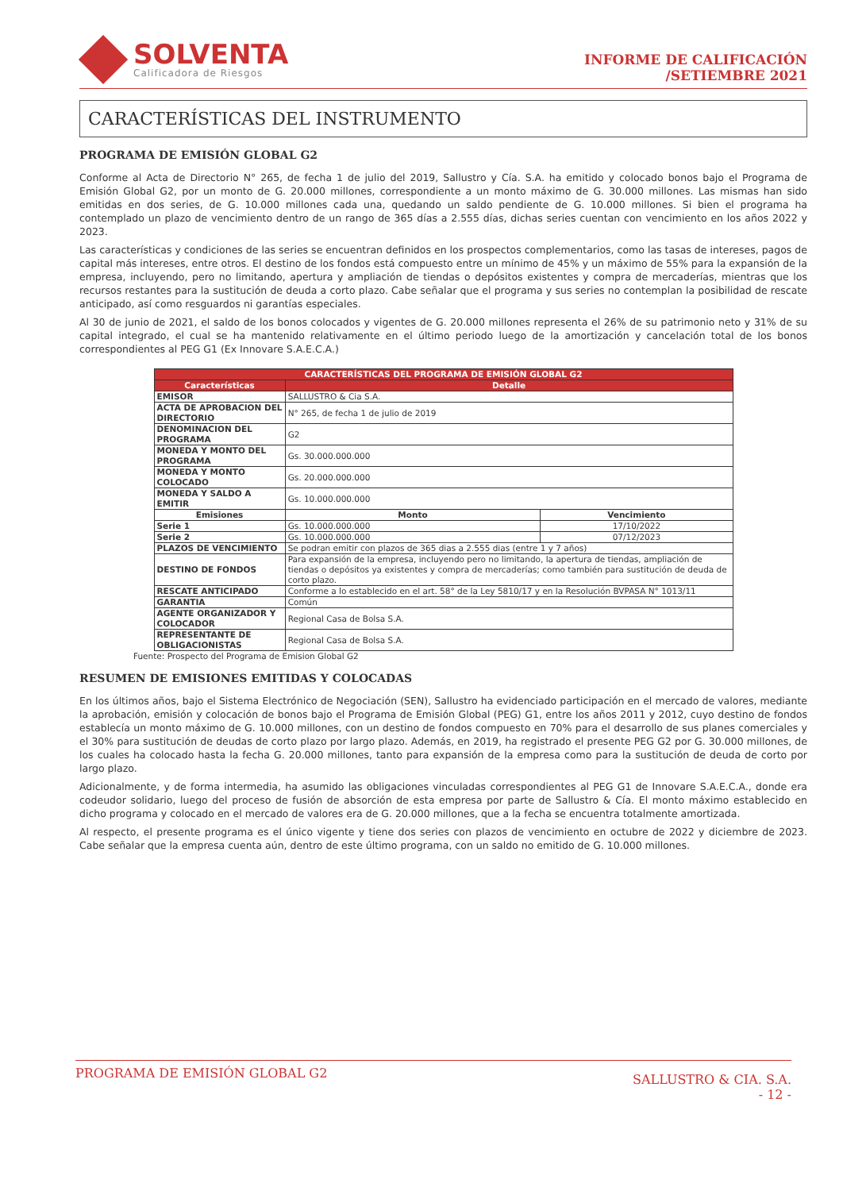SOLVENTA
Calificadora de Riesgos
INFORME DE CALIFICACIÓN
/SETIEMBRE 2021
CARACTERÍSTICAS DEL INSTRUMENTO
PROGRAMA DE EMISIÓN GLOBAL G2
Conforme al Acta de Directorio N° 265, de fecha 1 de julio del 2019, Sallustro y Cía. S.A. ha emitido y colocado bonos bajo el Programa de Emisión Global G2, por un monto de G. 20.000 millones, correspondiente a un monto máximo de G. 30.000 millones. Las mismas han sido emitidas en dos series, de G. 10.000 millones cada una, quedando un saldo pendiente de G. 10.000 millones. Si bien el programa ha contemplado un plazo de vencimiento dentro de un rango de 365 días a 2.555 días, dichas series cuentan con vencimiento en los años 2022 y 2023.
Las características y condiciones de las series se encuentran definidos en los prospectos complementarios, como las tasas de intereses, pagos de capital más intereses, entre otros. El destino de los fondos está compuesto entre un mínimo de 45% y un máximo de 55% para la expansión de la empresa, incluyendo, pero no limitando, apertura y ampliación de tiendas o depósitos existentes y compra de mercaderías, mientras que los recursos restantes para la sustitución de deuda a corto plazo. Cabe señalar que el programa y sus series no contemplan la posibilidad de rescate anticipado, así como resguardos ni garantías especiales.
Al 30 de junio de 2021, el saldo de los bonos colocados y vigentes de G. 20.000 millones representa el 26% de su patrimonio neto y 31% de su capital integrado, el cual se ha mantenido relativamente en el último periodo luego de la amortización y cancelación total de los bonos correspondientes al PEG G1 (Ex Innovare S.A.E.C.A.)
| CARACTERÍSTICAS DEL PROGRAMA DE EMISIÓN GLOBAL G2 | | |
| --- | --- | --- |
| Características | Detalle | |
| EMISOR | SALLUSTRO & Cia S.A. | |
| ACTA DE APROBACION DEL DIRECTORIO | N° 265, de fecha 1 de julio de 2019 | |
| DENOMINACION DEL PROGRAMA | G2 | |
| MONEDA Y MONTO DEL PROGRAMA | Gs. 30.000.000.000 | |
| MONEDA Y MONTO COLOCADO | Gs. 20.000.000.000 | |
| MONEDA Y SALDO A EMITIR | Gs. 10.000.000.000 | |
| Emisiones | Monto | Vencimiento |
| Serie 1 | Gs. 10.000.000.000 | 17/10/2022 |
| Serie 2 | Gs. 10.000.000.000 | 07/12/2023 |
| PLAZOS DE VENCIMIENTO | Se podran emitir con plazos de 365 dias a 2.555 dias (entre 1 y 7 años) | |
| DESTINO DE FONDOS | Para expansión de la empresa, incluyendo pero no limitando, la apertura de tiendas, ampliación de tiendas o depósitos ya existentes y compra de mercaderías; como también para sustitución de deuda de corto plazo. | |
| RESCATE ANTICIPADO | Conforme a lo establecido en el art. 58° de la Ley 5810/17 y en la Resolución BVPASA N° 1013/11 | |
| GARANTIA | Común | |
| AGENTE ORGANIZADOR Y COLOCADOR | Regional Casa de Bolsa S.A. | |
| REPRESENTANTE DE OBLIGACIONISTAS | Regional Casa de Bolsa S.A. | |
Fuente: Prospecto del Programa de Emision Global G2
RESUMEN DE EMISIONES EMITIDAS Y COLOCADAS
En los últimos años, bajo el Sistema Electrónico de Negociación (SEN), Sallustro ha evidenciado participación en el mercado de valores, mediante la aprobación, emisión y colocación de bonos bajo el Programa de Emisión Global (PEG) G1, entre los años 2011 y 2012, cuyo destino de fondos establecía un monto máximo de G. 10.000 millones, con un destino de fondos compuesto en 70% para el desarrollo de sus planes comerciales y el 30% para sustitución de deudas de corto plazo por largo plazo. Además, en 2019, ha registrado el presente PEG G2 por G. 30.000 millones, de los cuales ha colocado hasta la fecha G. 20.000 millones, tanto para expansión de la empresa como para la sustitución de deuda de corto por largo plazo.
Adicionalmente, y de forma intermedia, ha asumido las obligaciones vinculadas correspondientes al PEG G1 de Innovare S.A.E.C.A., donde era codeudor solidario, luego del proceso de fusión de absorción de esta empresa por parte de Sallustro & Cía. El monto máximo establecido en dicho programa y colocado en el mercado de valores era de G. 20.000 millones, que a la fecha se encuentra totalmente amortizada.
Al respecto, el presente programa es el único vigente y tiene dos series con plazos de vencimiento en octubre de 2022 y diciembre de 2023. Cabe señalar que la empresa cuenta aún, dentro de este último programa, con un saldo no emitido de G. 10.000 millones.
PROGRAMA DE EMISIÓN GLOBAL G2
SALLUSTRO & CIA. S.A.
- 12 -